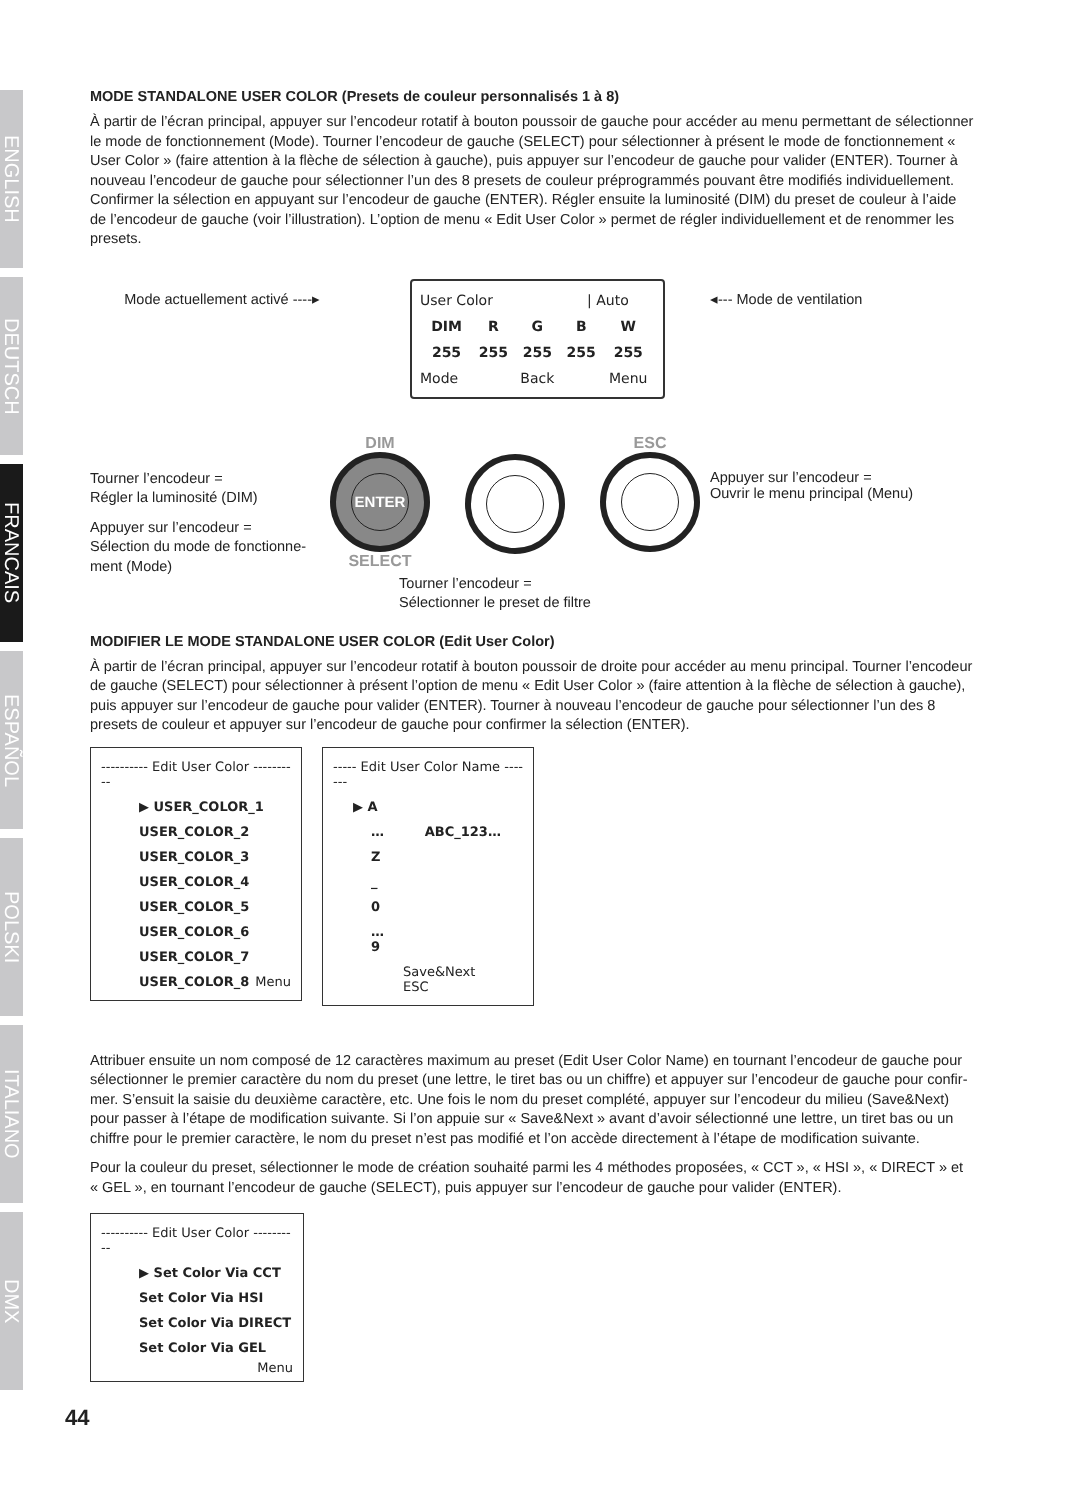ENGLISH
DEUTSCH
FRANCAIS
ESPAÑOL
POLSKI
ITALIANO
DMX
MODE STANDALONE USER COLOR (Presets de couleur personnalisés 1 à 8)
À partir de l’écran principal, appuyer sur l’encodeur rotatif à bouton poussoir de gauche pour accéder au menu permettant de sélectionner le mode de fonctionnement (Mode). Tourner l’encodeur de gauche (SELECT) pour sélectionner à présent le mode de fonctionnement « User Color » (faire attention à la flèche de sélection à gauche), puis appuyer sur l’encodeur de gauche pour valider (ENTER). Tourner à nouveau l’encodeur de gauche pour sélectionner l’un des 8 presets de couleur préprogrammés pouvant être modifiés individuellement. Confirmer la sélection en appuyant sur l’encodeur de gauche (ENTER). Régler ensuite la luminosité (DIM) du preset de couleur à l’aide de l’encodeur de gauche (voir l’illustration). L’option de menu « Edit User Color » permet de régler individuellement et de renommer les presets.
Mode actuellement activé ----▸
| User Color | | | / Auto | |
| DIM | R | G | B | W |
| 255 | 255 | 255 | 255 | 255 |
| Mode | | Back | | Menu |
◂--- Mode de ventilation
Tourner l’encodeur =
Régler la luminosité (DIM)
Appuyer sur l’encodeur =
Sélection du mode de fonctionne-
ment (Mode)
DIM
ENTER
SELECT
Tourner l’encodeur =
Sélectionner le preset de filtre
ESC
Appuyer sur l’encodeur =
Ouvrir le menu principal (Menu)
MODIFIER LE MODE STANDALONE USER COLOR (Edit User Color)
À partir de l’écran principal, appuyer sur l’encodeur rotatif à bouton poussoir de droite pour accéder au menu principal. Tourner l’encodeur de gauche (SELECT) pour sélectionner à présent l’option de menu « Edit User Color » (faire attention à la flèche de sélection à gauche), puis appuyer sur l’encodeur de gauche pour valider (ENTER). Tourner à nouveau l’encodeur de gauche pour sélectionner l’un des 8 presets de couleur et appuyer sur l’encodeur de gauche pour confirmer la sélection (ENTER).
---------- Edit User Color ----------
▶ USER_COLOR_1
USER_COLOR_2
USER_COLOR_3
USER_COLOR_4
USER_COLOR_5
USER_COLOR_6
USER_COLOR_7
USER_COLOR_8 Menu
----- Edit User Color Name -------
▶ A
… ABC_123…
Z
_
0
…
9
Save&Next ESC
Attribuer ensuite un nom composé de 12 caractères maximum au preset (Edit User Color Name) en tournant l’encodeur de gauche pour sélectionner le premier caractère du nom du preset (une lettre, le tiret bas ou un chiffre) et appuyer sur l’encodeur de gauche pour confir-mer. S’ensuit la saisie du deuxième caractère, etc. Une fois le nom du preset complété, appuyer sur l’encodeur du milieu (Save&Next) pour passer à l’étape de modification suivante. Si l’on appuie sur « Save&Next » avant d’avoir sélectionné une lettre, un tiret bas ou un chiffre pour le premier caractère, le nom du preset n’est pas modifié et l’on accède directement à l’étape de modification suivante.
Pour la couleur du preset, sélectionner le mode de création souhaité parmi les 4 méthodes proposées, « CCT », « HSI », « DIRECT » et « GEL », en tournant l’encodeur de gauche (SELECT), puis appuyer sur l’encodeur de gauche pour valider (ENTER).
---------- Edit User Color ----------
▶ Set Color Via CCT
Set Color Via HSI
Set Color Via DIRECT
Set Color Via GEL
Menu
44